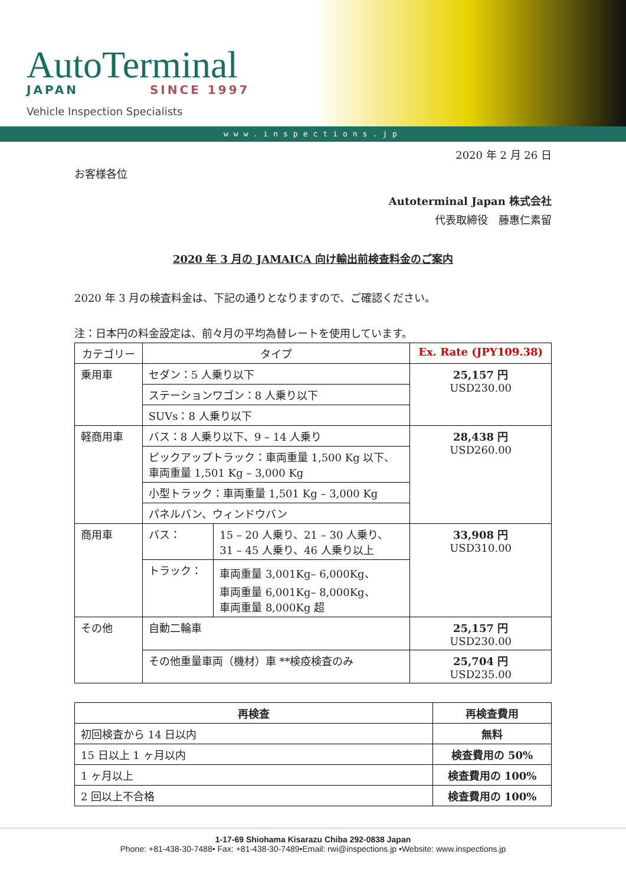AutoTerminal
JAPAN SINCE 1997
Vehicle Inspection Specialists
www.inspections.jp
2020 年 2 月 26 日
お客様各位
Autoterminal Japan 株式会社
代表取締役　藤惠仁素留
2020 年 3 月の JAMAICA 向け輸出前検査料金のご案内
2020 年 3 月の検査料金は、下記の通りとなりますので、ご確認ください。
注：日本円の料金設定は、前々月の平均為替レートを使用しています。
| カテゴリー | タイプ | | Ex. Rate (JPY109.38) |
| --- | --- | --- | --- |
| 乗用車 | セダン：5 人乗り以下 | | 25,157 円 USD230.00 |
| | ステーションワゴン：8 人乗り以下 | | |
| | SUVs：8 人乗り以下 | | |
| 軽商用車 | バス：8 人乗り以下、9 – 14 人乗り | | 28,438 円 USD260.00 |
| | ピックアップトラック：車両重量 1,500 Kg 以下、 車両重量 1,501 Kg – 3,000 Kg | | |
| | 小型トラック：車両重量 1,501 Kg – 3,000 Kg | | |
| | パネルバン、ウィンドウバン | | |
| 商用車 | バス： | 15 – 20 人乗り、21 – 30 人乗り、 31 – 45 人乗り、46 人乗り以上 | 33,908 円 USD310.00 |
| | トラック： | 車両重量 3,001Kg– 6,000Kg、 車両重量 6,001Kg– 8,000Kg、 車両重量 8,000Kg 超 | |
| その他 | 自動二輪車 | | 25,157 円 USD230.00 |
| | その他重量車両（機材）車 **検疫検査のみ | | 25,704 円 USD235.00 |
| 再検査 | 再検査費用 |
| --- | --- |
| 初回検査から 14 日以内 | 無料 |
| 15 日以上 1 ヶ月以内 | 検査費用の 50% |
| 1 ヶ月以上 | 検査費用の 100% |
| 2 回以上不合格 | 検査費用の 100% |
1-17-69 Shiohama Kisarazu Chiba 292-0838 Japan
Phone: +81-438-30-7488• Fax: +81-438-30-7489•Email: rwi@inspections.jp •Website: www.inspections.jp